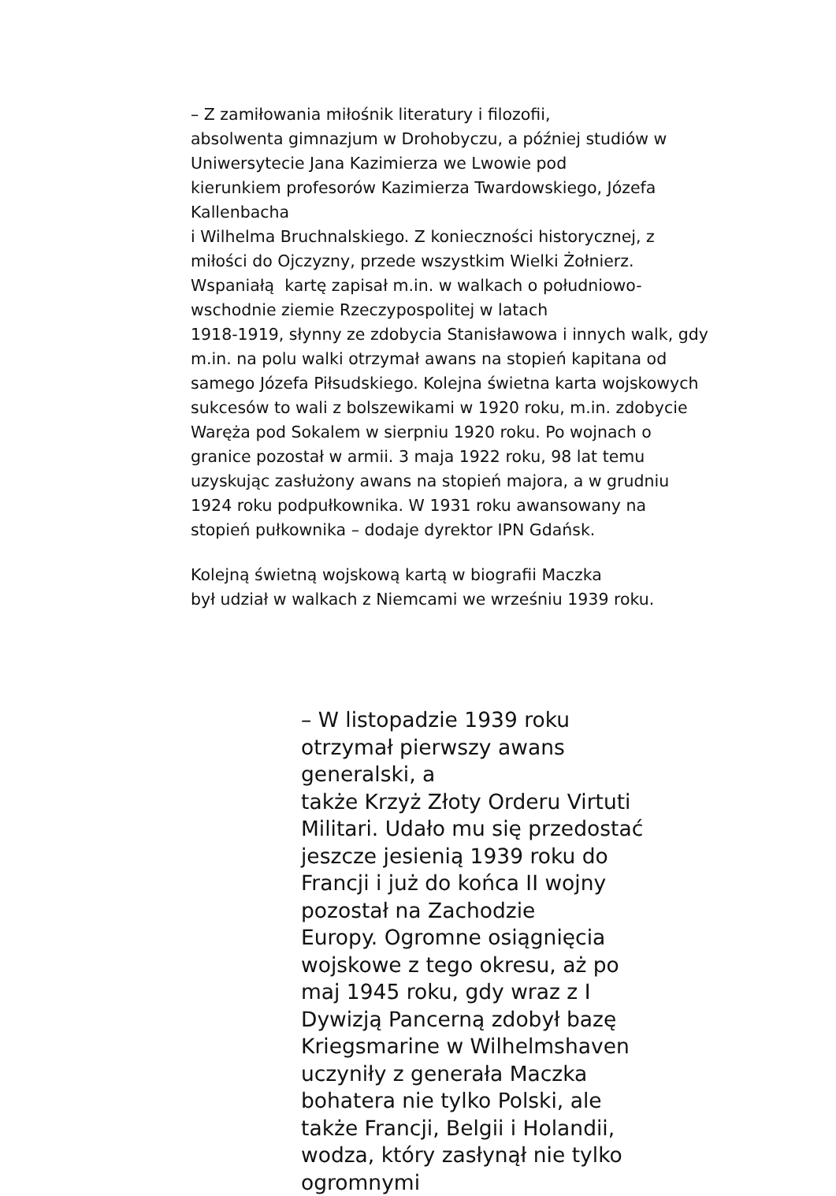– Z zamiłowania miłośnik literatury i filozofii,
absolwenta gimnazjum w Drohobyczu, a później studiów w Uniwersytecie Jana Kazimierza we Lwowie pod
kierunkiem profesorów Kazimierza Twardowskiego, Józefa Kallenbacha
i Wilhelma Bruchnalskiego. Z konieczności historycznej, z miłości do Ojczyzny, przede wszystkim Wielki Żołnierz. Wspaniałą kartę zapisał m.in. w walkach o południowo-wschodnie ziemie Rzeczypospolitej w latach
1918-1919, słynny ze zdobycia Stanisławowa i innych walk, gdy m.in. na polu walki otrzymał awans na stopień kapitana od samego Józefa Piłsudskiego. Kolejna świetna karta wojskowych sukcesów to wali z bolszewikami w 1920 roku, m.in. zdobycie Waręża pod Sokalem w sierpniu 1920 roku. Po wojnach o granice pozostał w armii. 3 maja 1922 roku, 98 lat temu uzyskując zasłużony awans na stopień majora, a w grudniu 1924 roku podpułkownika. W 1931 roku awansowany na stopień pułkownika – dodaje dyrektor IPN Gdańsk.
Kolejną świetną wojskową kartą w biografii Maczka
był udział w walkach z Niemcami we wrześniu 1939 roku.
– W listopadzie 1939 roku otrzymał pierwszy awans generalski, a
także Krzyż Złoty Orderu Virtuti Militari. Udało mu się przedostać jeszcze jesienią 1939 roku do Francji i już do końca II wojny pozostał na Zachodzie
Europy. Ogromne osiągnięcia wojskowe z tego okresu, aż po maj 1945 roku, gdy wraz z I Dywizją Pancerną zdobył bazę
Kriegsmarine w Wilhelmshaven uczyniły z generała Maczka bohatera nie tylko Polski, ale także Francji, Belgii i Holandii, wodza, który zasłynął nie tylko ogromnymi